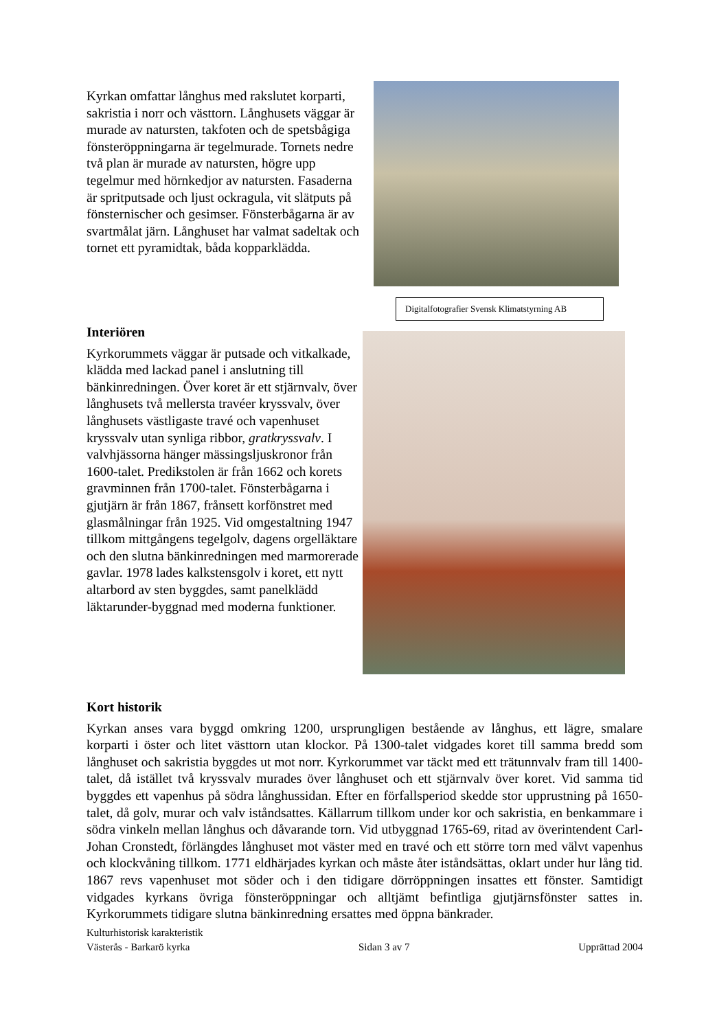Kyrkan omfattar långhus med rakslutet korparti, sakristia i norr och västtorn. Långhusets väggar är murade av natursten, takfoten och de spetsbågiga fönsteröppningarna är tegelmurade. Tornets nedre två plan är murade av natursten, högre upp tegelmur med hörnkedjor av natursten. Fasaderna är spritputsade och ljust ockragula, vit slätputs på fönsternischer och gesimser. Fönsterbågarna är av svartmålat järn. Långhuset har valmat sadeltak och tornet ett pyramidtak, båda kopparklädda.
Digitalfotografier Svensk Klimatstyrning AB
Interiören
Kyrkorummets väggar är putsade och vitkalkade, klädda med lackad panel i anslutning till bänkinredningen. Över koret är ett stjärnvalv, över långhusets två mellersta travéer kryssvalv, över långhusets västligaste travé och vapenhuset kryssvalv utan synliga ribbor, gratkryssvalv. I valvhjässorna hänger mässingsljuskronor från 1600-talet. Predikstolen är från 1662 och korets gravminnen från 1700-talet. Fönsterbågarna i gjutjärn är från 1867, frånsett korfönstret med glasmålningar från 1925. Vid omgestaltning 1947 tillkom mittgångens tegelgolv, dagens orgelläktare och den slutna bänkinredningen med marmorerade gavlar. 1978 lades kalkstensgolv i koret, ett nytt altarbord av sten byggdes, samt panelklädd läktarunder-byggnad med moderna funktioner.
Kort historik
Kyrkan anses vara byggd omkring 1200, ursprungligen bestående av långhus, ett lägre, smalare korparti i öster och litet västtorn utan klockor. På 1300-talet vidgades koret till samma bredd som långhuset och sakristia byggdes ut mot norr. Kyrkorummet var täckt med ett trätunnvalv fram till 1400-talet, då istället två kryssvalv murades över långhuset och ett stjärnvalv över koret. Vid samma tid byggdes ett vapenhus på södra långhussidan. Efter en förfallsperiod skedde stor upprustning på 1650-talet, då golv, murar och valv iståndsattes. Källarrum tillkom under kor och sakristia, en benkammare i södra vinkeln mellan långhus och dåvarande torn. Vid utbyggnad 1765-69, ritad av överintendent Carl-Johan Cronstedt, förlängdes långhuset mot väster med en travé och ett större torn med välvt vapenhus och klockvåning tillkom. 1771 eldhärjades kyrkan och måste åter iståndsättas, oklart under hur lång tid. 1867 revs vapenhuset mot söder och i den tidigare dörröppningen insattes ett fönster. Samtidigt vidgades kyrkans övriga fönsteröppningar och alltjämt befintliga gjutjärnsfönster sattes in. Kyrkorummets tidigare slutna bänkinredning ersattes med öppna bänkrader.
Kulturhistorisk karakteristik
Västerås - Barkarö kyrka Sidan 3 av 7 Upprättad 2004